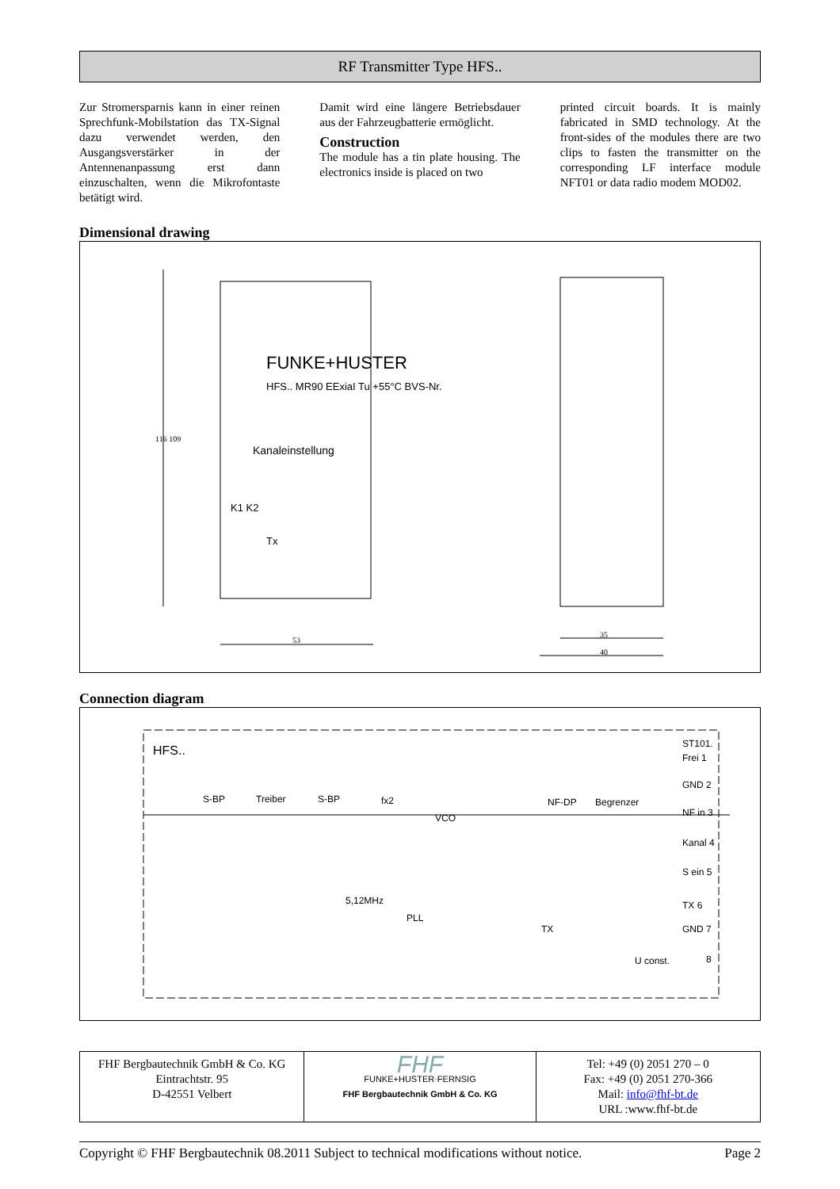RF Transmitter Type HFS..
Zur Stromersparnis kann in einer reinen Sprechfunk-Mobilstation das TX-Signal dazu verwendet werden, den Ausgangsverstärker in der Antennenanpassung erst dann einzuschalten, wenn die Mikrofontaste betätigt wird.
Damit wird eine längere Betriebsdauer aus der Fahrzeugbatterie ermöglicht.
Construction
The module has a tin plate housing. The electronics inside is placed on two
printed circuit boards. It is mainly fabricated in SMD technology. At the front-sides of the modules there are two clips to fasten the transmitter on the corresponding LF interface module NFT01 or data radio modem MOD02.
Dimensional drawing
FUNKE+HUSTER
HFS.. MR90 EExiaI Tu +55°C BVS-Nr.
Kanaleinstellung
K1 K2
Tx
116 109
53
35
40
Connection diagram
HFS..
S-BP Treiber S-BP fx2
VCO
NF-DP Begrenzer
5,12MHz
PLL
TX
U const.
ST101.
Frei 1
GND 2
NF in 3
Kanal 4
S ein 5
TX 6
GND 7
8
| FHF Bergbautechnik GmbH & Co. KG Eintrachtstr. 95 D-42551 Velbert | FHF FUNKE+HUSTER·FERNSIG FHF Bergbautechnik GmbH & Co. KG | Tel: +49 (0) 2051 270 – 0 Fax: +49 (0) 2051 270-366 Mail: info@fhf-bt.de URL :www.fhf-bt.de |
Copyright © FHF Bergbautechnik 08.2011 Subject to technical modifications without notice. Page 2